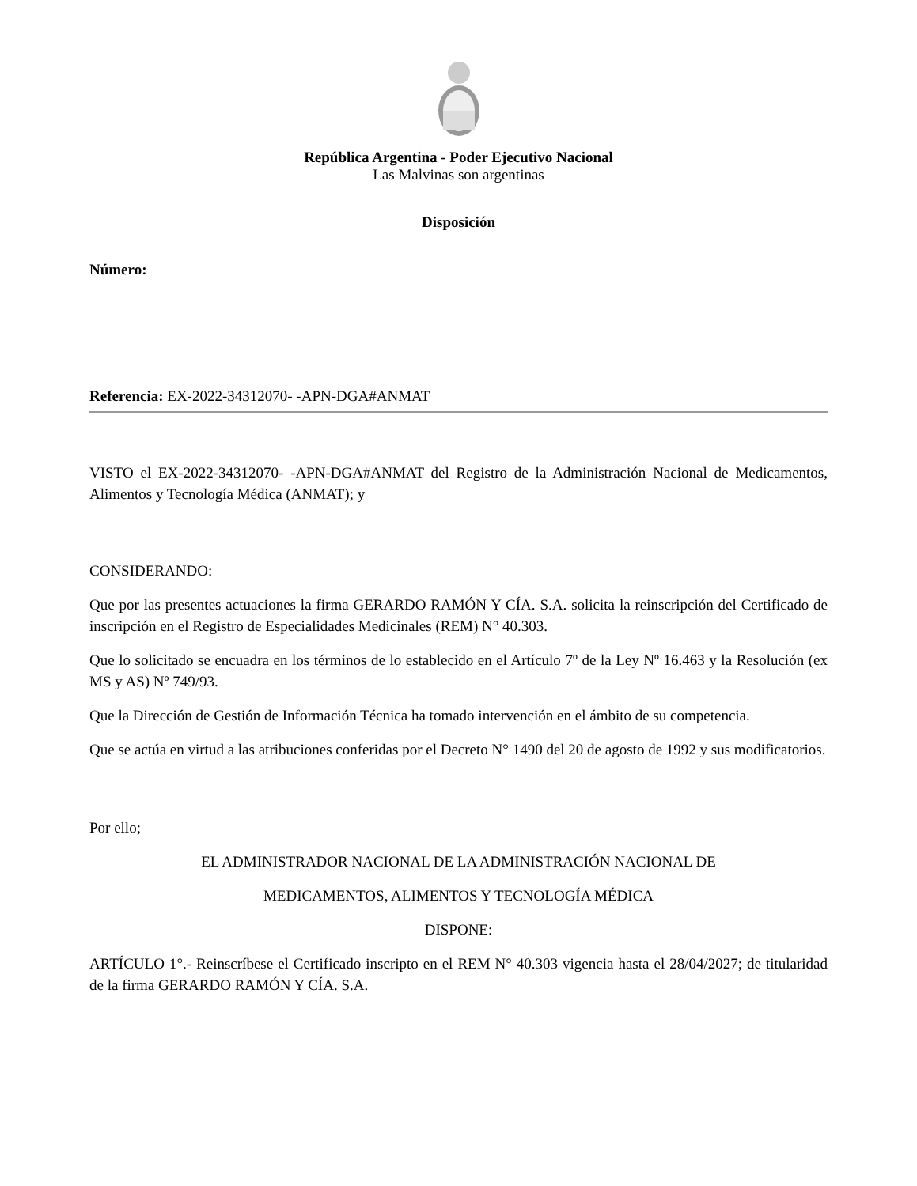República Argentina - Poder Ejecutivo Nacional
Las Malvinas son argentinas
Disposición
Número:
Referencia: EX-2022-34312070- -APN-DGA#ANMAT
VISTO el EX-2022-34312070- -APN-DGA#ANMAT del Registro de la Administración Nacional de Medicamentos, Alimentos y Tecnología Médica (ANMAT); y
CONSIDERANDO:
Que por las presentes actuaciones la firma GERARDO RAMÓN Y CÍA. S.A. solicita la reinscripción del Certificado de inscripción en el Registro de Especialidades Medicinales (REM) N° 40.303.
Que lo solicitado se encuadra en los términos de lo establecido en el Artículo 7º de la Ley Nº 16.463 y la Resolución (ex MS y AS) Nº 749/93.
Que la Dirección de Gestión de Información Técnica ha tomado intervención en el ámbito de su competencia.
Que se actúa en virtud a las atribuciones conferidas por el Decreto N° 1490 del 20 de agosto de 1992 y sus modificatorios.
Por ello;
EL ADMINISTRADOR NACIONAL DE LA ADMINISTRACIÓN NACIONAL DE
MEDICAMENTOS, ALIMENTOS Y TECNOLOGÍA MÉDICA
DISPONE:
ARTÍCULO 1°.- Reinscríbese el Certificado inscripto en el REM N° 40.303 vigencia hasta el 28/04/2027; de titularidad de la firma GERARDO RAMÓN Y CÍA. S.A.